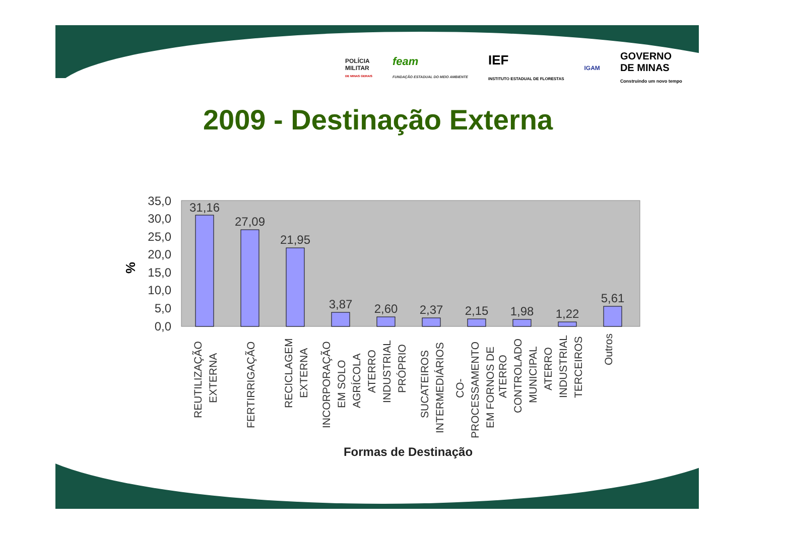POLÍCIA
MILITAR
DE MINAS GERAIS
feam
FUNDAÇÃO ESTADUAL DO MEIO AMBIENTE
IEF
INSTITUTO ESTADUAL DE FLORESTAS
IGAM
GOVERNO
DE MINAS
Construindo um novo tempo
2009 - Destinação Externa
35,0
30,0
25,0
20,0
15,0
10,0
5,0
0,0
%
31,16
27,09
21,95
3,87
2,60
2,37
2,15
1,98
1,22
5,61
REUTILIZAÇÃO
EXTERNA
FERTIRRIGAÇÃO
RECICLAGEM
EXTERNA
INCORPORAÇÃO
EM SOLO
AGRÍCOLA
ATERRO
INDUSTRIAL
PRÓPRIO
SUCATEIROS
INTERMEDIÁRIOS
CO-
PROCESSAMENTO
EM FORNOS DE
ATERRO
CONTROLADO
MUNICIPAL
ATERRO
INDUSTRIAL
TERCEIROS
Outros
Formas de Destinação